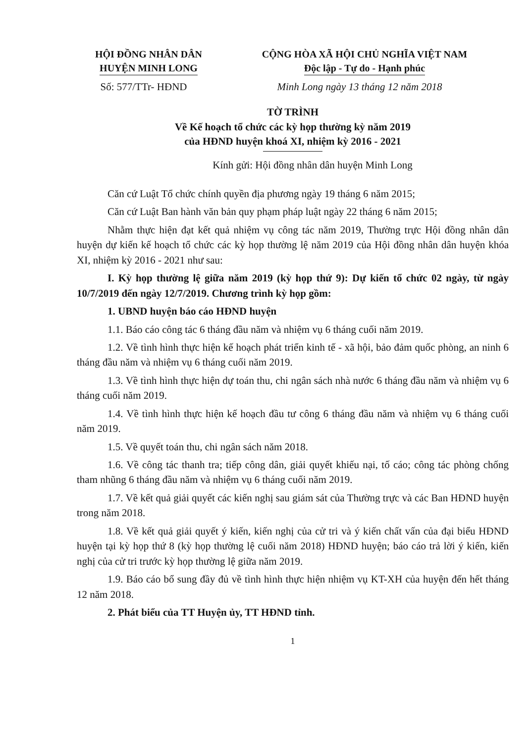HỘI ĐỒNG NHÂN DÂN
HUYỆN MINH LONG
CỘNG HÒA XÃ HỘI CHỦ NGHĨA VIỆT NAM
Độc lập - Tự do - Hạnh phúc
Số: 577/TTr- HĐND Minh Long ngày 13 tháng 12 năm 2018
TỜ TRÌNH
Về Kế hoạch tổ chức các kỳ họp thường kỳ năm 2019
của HĐND huyện khoá XI, nhiệm kỳ 2016 - 2021
Kính gửi: Hội đồng nhân dân huyện Minh Long
Căn cứ Luật Tổ chức chính quyền địa phương ngày 19 tháng 6 năm 2015;
Căn cứ Luật Ban hành văn bản quy phạm pháp luật ngày 22 tháng 6 năm 2015;
Nhằm thực hiện đạt kết quả nhiệm vụ công tác năm 2019, Thường trực Hội đồng nhân dân huyện dự kiến kế hoạch tổ chức các kỳ họp thường lệ năm 2019 của Hội đồng nhân dân huyện khóa XI, nhiệm kỳ 2016 - 2021 như sau:
I. Kỳ họp thường lệ giữa năm 2019 (kỳ họp thứ 9): Dự kiến tổ chức 02 ngày, từ ngày 10/7/2019 đến ngày 12/7/2019. Chương trình kỳ họp gồm:
1. UBND huyện báo cáo HĐND huyện
1.1. Báo cáo công tác 6 tháng đầu năm và nhiệm vụ 6 tháng cuối năm 2019.
1.2. Về tình hình thực hiện kế hoạch phát triển kinh tế - xã hội, bảo đảm quốc phòng, an ninh 6 tháng đầu năm và nhiệm vụ 6 tháng cuối năm 2019.
1.3. Về tình hình thực hiện dự toán thu, chi ngân sách nhà nước 6 tháng đầu năm và nhiệm vụ 6 tháng cuối năm 2019.
1.4. Về tình hình thực hiện kế hoạch đầu tư công 6 tháng đầu năm và nhiệm vụ 6 tháng cuối năm 2019.
1.5. Về quyết toán thu, chi ngân sách năm 2018.
1.6. Về công tác thanh tra; tiếp công dân, giải quyết khiếu nại, tố cáo; công tác phòng chống tham nhũng 6 tháng đầu năm và nhiệm vụ 6 tháng cuối năm 2019.
1.7. Về kết quả giải quyết các kiến nghị sau giám sát của Thường trực và các Ban HĐND huyện trong năm 2018.
1.8. Về kết quả giải quyết ý kiến, kiến nghị của cử tri và ý kiến chất vấn của đại biểu HĐND huyện tại kỳ họp thứ 8 (kỳ họp thường lệ cuối năm 2018) HĐND huyện; báo cáo trả lời ý kiến, kiến nghị của cử tri trước kỳ họp thường lệ giữa năm 2019.
1.9. Báo cáo bổ sung đầy đủ về tình hình thực hiện nhiệm vụ KT-XH của huyện đến hết tháng 12 năm 2018.
2. Phát biểu của TT Huyện ủy, TT HĐND tỉnh.
1